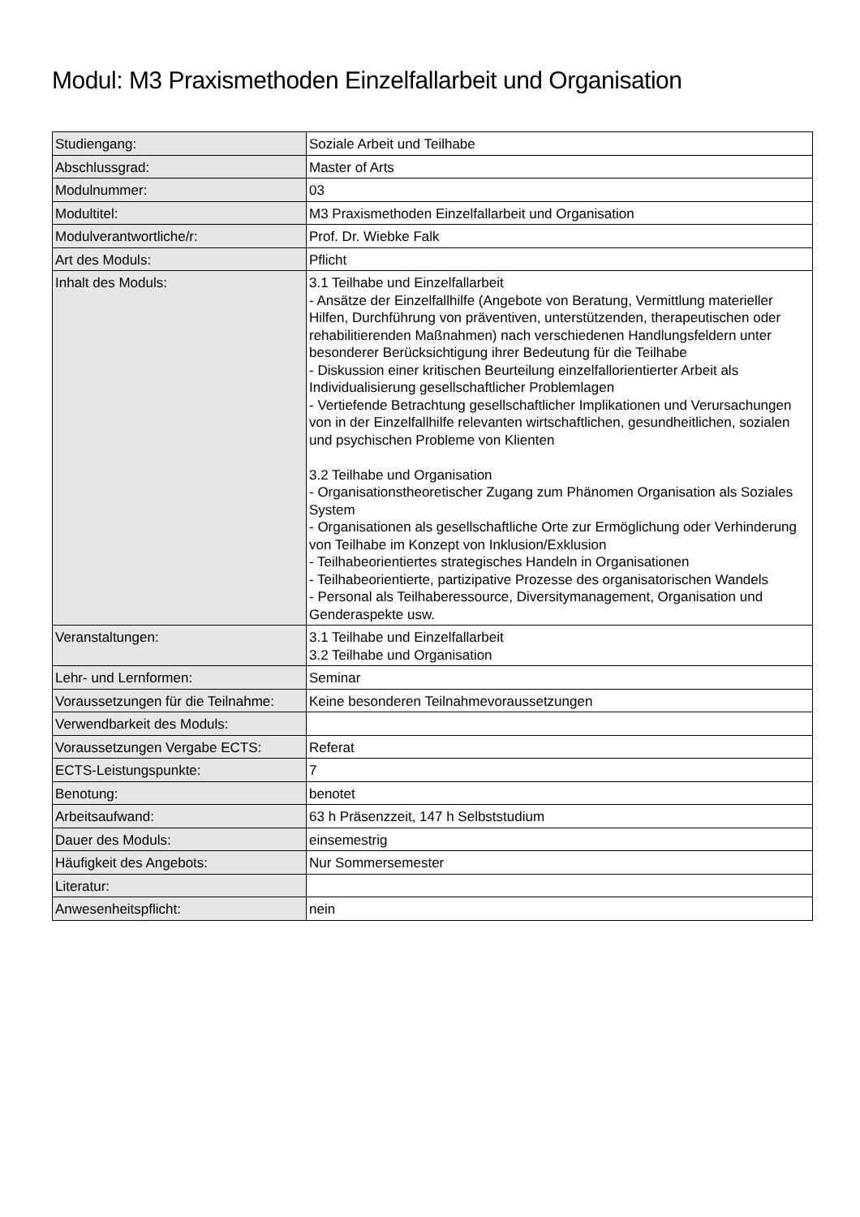Modul: M3 Praxismethoden Einzelfallarbeit und Organisation
| Studiengang: | Soziale Arbeit und Teilhabe |
| Abschlussgrad: | Master of Arts |
| Modulnummer: | 03 |
| Modultitel: | M3 Praxismethoden Einzelfallarbeit und Organisation |
| Modulverantwortliche/r: | Prof. Dr. Wiebke Falk |
| Art des Moduls: | Pflicht |
| Inhalt des Moduls: | 3.1 Teilhabe und Einzelfallarbeit - Ansätze der Einzelfallhilfe (Angebote von Beratung, Vermittlung materieller Hilfen, Durchführung von präventiven, unterstützenden, therapeutischen oder rehabilitierenden Maßnahmen) nach verschiedenen Handlungsfeldern unter besonderer Berücksichtigung ihrer Bedeutung für die Teilhabe - Diskussion einer kritischen Beurteilung einzelfallorientierter Arbeit als Individualisierung gesellschaftlicher Problemlagen - Vertiefende Betrachtung gesellschaftlicher Implikationen und Verursachungen von in der Einzelfallhilfe relevanten wirtschaftlichen, gesundheitlichen, sozialen und psychischen Probleme von Klienten 3.2 Teilhabe und Organisation - Organisationstheoretischer Zugang zum Phänomen Organisation als Soziales System - Organisationen als gesellschaftliche Orte zur Ermöglichung oder Verhinderung von Teilhabe im Konzept von Inklusion/Exklusion - Teilhabeorientiertes strategisches Handeln in Organisationen - Teilhabeorientierte, partizipative Prozesse des organisatorischen Wandels - Personal als Teilhaberessource, Diversitymanagement, Organisation und Genderaspekte usw. |
| Veranstaltungen: | 3.1 Teilhabe und Einzelfallarbeit 3.2 Teilhabe und Organisation |
| Lehr- und Lernformen: | Seminar |
| Voraussetzungen für die Teilnahme: | Keine besonderen Teilnahmevoraussetzungen |
| Verwendbarkeit des Moduls: | |
| Voraussetzungen Vergabe ECTS: | Referat |
| ECTS-Leistungspunkte: | 7 |
| Benotung: | benotet |
| Arbeitsaufwand: | 63 h Präsenzzeit, 147 h Selbststudium |
| Dauer des Moduls: | einsemestrig |
| Häufigkeit des Angebots: | Nur Sommersemester |
| Literatur: | |
| Anwesenheitspflicht: | nein |